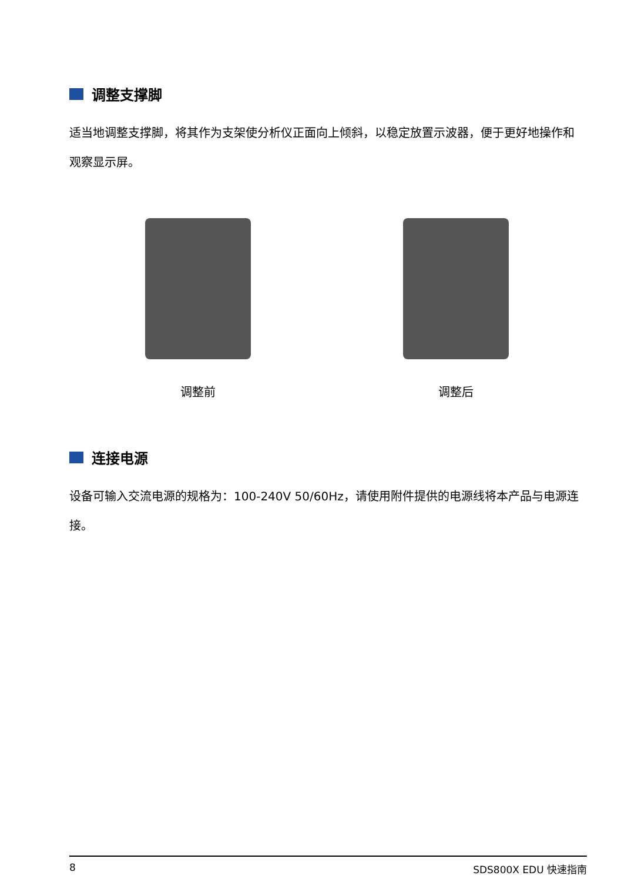调整支撑脚
适当地调整支撑脚，将其作为支架使分析仪正面向上倾斜，以稳定放置示波器，便于更好地操作和观察显示屏。
调整前 调整后
连接电源
设备可输入交流电源的规格为：100-240V 50/60Hz，请使用附件提供的电源线将本产品与电源连接。
8 SDS800X EDU 快速指南